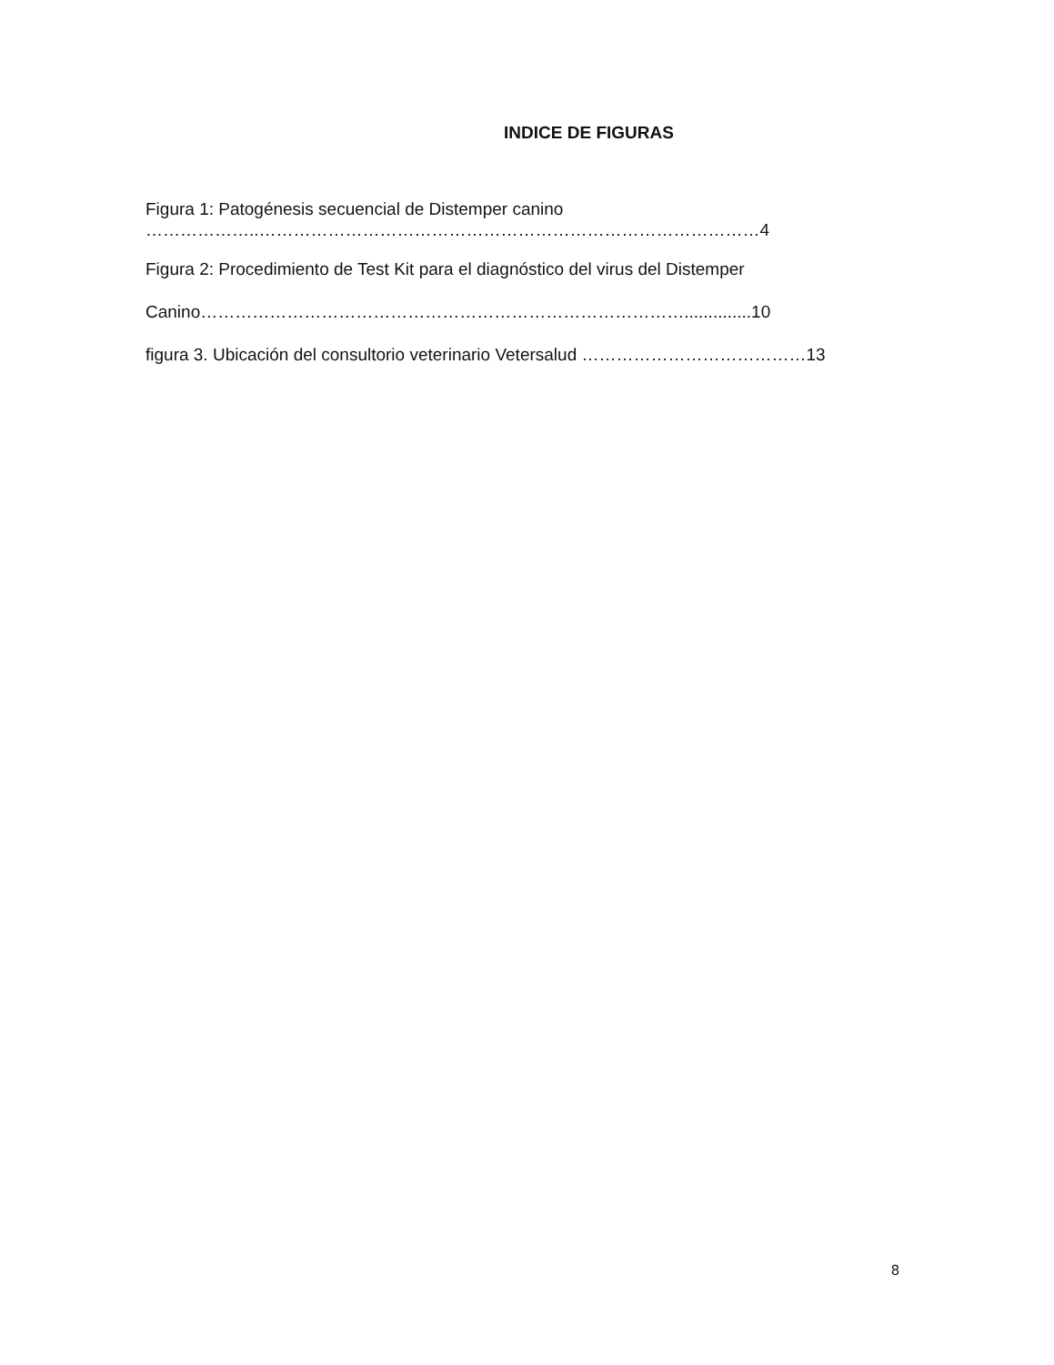INDICE DE FIGURAS
Figura 1: Patogénesis secuencial de Distemper canino
………………..……………………………………………………………………………4
Figura 2: Procedimiento de Test Kit para el diagnóstico del virus del Distemper
Canino…………………………………………………………………………..............10
figura 3. Ubicación del consultorio veterinario Vetersalud …………………………………13
8